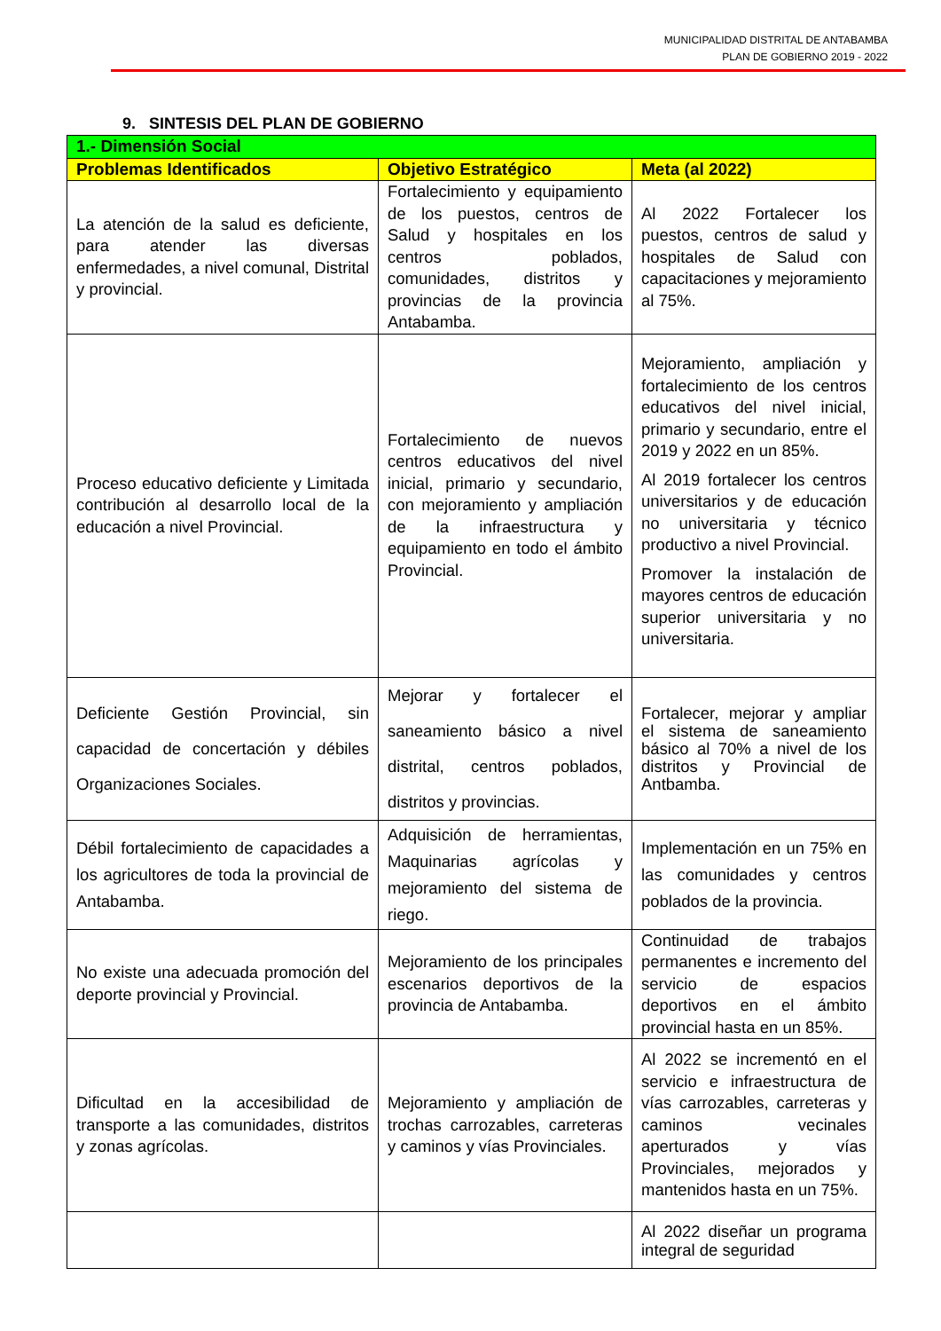MUNICIPALIDAD DISTRITAL DE ANTABAMBA
PLAN DE GOBIERNO 2019 - 2022
9. SINTESIS DEL PLAN DE GOBIERNO
| 1.- Dimensión Social | | |
| Problemas Identificados | Objetivo Estratégico | Meta (al 2022) |
| La atención de la salud es deficiente, para atender las diversas enfermedades, a nivel comunal, Distrital y provincial. | Fortalecimiento y equipamiento de los puestos, centros de Salud y hospitales en los centros poblados, comunidades, distritos y provincias de la provincia Antabamba. | Al 2022 Fortalecer los puestos, centros de salud y hospitales de Salud con capacitaciones y mejoramiento al 75%. |
| Proceso educativo deficiente y Limitada contribución al desarrollo local de la educación a nivel Provincial. | Fortalecimiento de nuevos centros educativos del nivel inicial, primario y secundario, con mejoramiento y ampliación de la infraestructura y equipamiento en todo el ámbito Provincial. | Mejoramiento, ampliación y fortalecimiento de los centros educativos del nivel inicial, primario y secundario, entre el 2019 y 2022 en un 85%. Al 2019 fortalecer los centros universitarios y de educación no universitaria y técnico productivo a nivel Provincial. Promover la instalación de mayores centros de educación superior universitaria y no universitaria. |
| Deficiente Gestión Provincial, sin capacidad de concertación y débiles Organizaciones Sociales. | Mejorar y fortalecer el saneamiento básico a nivel distrital, centros poblados, distritos y provincias. | Fortalecer, mejorar y ampliar el sistema de saneamiento básico al 70% a nivel de los distritos y Provincial de Antbamba. |
| Débil fortalecimiento de capacidades a los agricultores de toda la provincial de Antabamba. | Adquisición de herramientas, Maquinarias agrícolas y mejoramiento del sistema de riego. | Implementación en un 75% en las comunidades y centros poblados de la provincia. |
| No existe una adecuada promoción del deporte provincial y Provincial. | Mejoramiento de los principales escenarios deportivos de la provincia de Antabamba. | Continuidad de trabajos permanentes e incremento del servicio de espacios deportivos en el ámbito provincial hasta en un 85%. |
| Dificultad en la accesibilidad de transporte a las comunidades, distritos y zonas agrícolas. | Mejoramiento y ampliación de trochas carrozables, carreteras y caminos y vías Provinciales. | Al 2022 se incrementó en el servicio e infraestructura de vías carrozables, carreteras y caminos vecinales aperturados y vías Provinciales, mejorados y mantenidos hasta en un 75%. |
| | | Al 2022 diseñar un programa integral de seguridad |